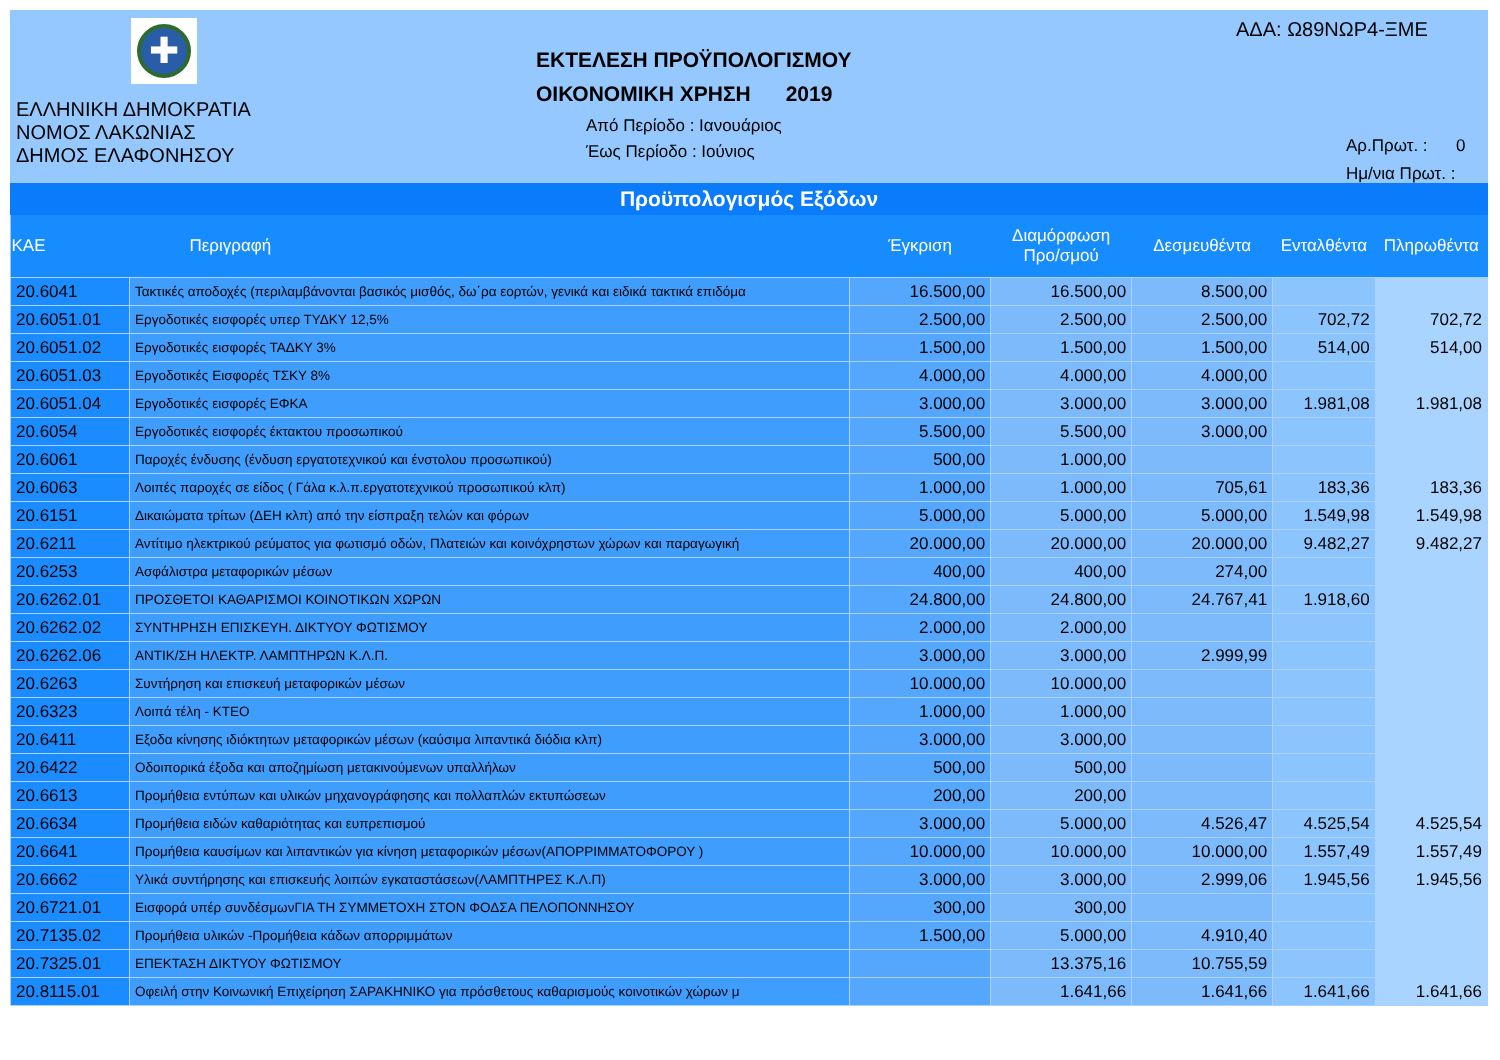✚
ΕΛΛΗΝΙΚΗ ΔΗΜΟΚΡΑΤΙΑ
ΝΟΜΟΣ ΛΑΚΩΝΙΑΣ
ΔΗΜΟΣ ΕΛΑΦΟΝΗΣΟΥ
ΕΚΤΕΛΕΣΗ ΠΡΟΫΠΟΛΟΓΙΣΜΟΥ
ΟΙΚΟΝΟΜΙΚΗ ΧΡΗΣΗ 2019
Από Περίοδο : Ιανουάριος
Έως Περίοδο : Ιούνιος
ΑΔΑ: Ω89ΝΩΡ4-ΞΜΕ
Αρ.Πρωτ. : 0
Ημ/νια Πρωτ. :
Προϋπολογισμός Εξόδων
| ΚΑΕ | Περιγραφή | Έγκριση | Διαμόρφωση Προ/σμού | Δεσμευθέντα | Ενταλθέντα | Πληρωθέντα |
| --- | --- | --- | --- | --- | --- | --- |
| 20.6041 | Τακτικές αποδοχές (περιλαμβάνονται βασικός μισθός, δω΄ρα εορτών, γενικά και ειδικά τακτικά επιδόμα | 16.500,00 | 16.500,00 | 8.500,00 | | |
| 20.6051.01 | Εργοδοτικές εισφορές υπερ ΤΥΔΚΥ 12,5% | 2.500,00 | 2.500,00 | 2.500,00 | 702,72 | 702,72 |
| 20.6051.02 | Εργοδοτικές εισφορές ΤΑΔΚΥ 3% | 1.500,00 | 1.500,00 | 1.500,00 | 514,00 | 514,00 |
| 20.6051.03 | Εργοδοτικές Εισφορές ΤΣΚΥ 8% | 4.000,00 | 4.000,00 | 4.000,00 | | |
| 20.6051.04 | Εργοδοτικές εισφορές ΕΦΚΑ | 3.000,00 | 3.000,00 | 3.000,00 | 1.981,08 | 1.981,08 |
| 20.6054 | Εργοδοτικές εισφορές έκτακτου προσωπικού | 5.500,00 | 5.500,00 | 3.000,00 | | |
| 20.6061 | Παροχές ένδυσης (ένδυση εργατοτεχνικού και ένστολου προσωπικού) | 500,00 | 1.000,00 | | | |
| 20.6063 | Λοιπές παροχές σε είδος ( Γάλα κ.λ.π.εργατοτεχνικού προσωπικού κλπ) | 1.000,00 | 1.000,00 | 705,61 | 183,36 | 183,36 |
| 20.6151 | Δικαιώματα τρίτων (ΔΕΗ κλπ) από την είσπραξη τελών και φόρων | 5.000,00 | 5.000,00 | 5.000,00 | 1.549,98 | 1.549,98 |
| 20.6211 | Αντίτιμο ηλεκτρικού ρεύματος για φωτισμό οδών, Πλατειών και κοινόχρηστων χώρων και παραγωγική | 20.000,00 | 20.000,00 | 20.000,00 | 9.482,27 | 9.482,27 |
| 20.6253 | Ασφάλιστρα μεταφορικών μέσων | 400,00 | 400,00 | 274,00 | | |
| 20.6262.01 | ΠΡΟΣΘΕΤΟΙ ΚΑΘΑΡΙΣΜΟΙ ΚΟΙΝΟΤΙΚΩΝ ΧΩΡΩΝ | 24.800,00 | 24.800,00 | 24.767,41 | 1.918,60 | |
| 20.6262.02 | ΣΥΝΤΗΡΗΣΗ ΕΠΙΣΚΕΥΗ. ΔΙΚΤΥΟΥ ΦΩΤΙΣΜΟΥ | 2.000,00 | 2.000,00 | | | |
| 20.6262.06 | ΑΝΤΙΚ/ΣΗ ΗΛΕΚΤΡ. ΛΑΜΠΤΗΡΩΝ Κ.Λ.Π. | 3.000,00 | 3.000,00 | 2.999,99 | | |
| 20.6263 | Συντήρηση και επισκευή μεταφορικών μέσων | 10.000,00 | 10.000,00 | | | |
| 20.6323 | Λοιπά τέλη - ΚΤΕΟ | 1.000,00 | 1.000,00 | | | |
| 20.6411 | Εξοδα κίνησης ιδιόκτητων μεταφορικών μέσων (καύσιμα λιπαντικά διόδια κλπ) | 3.000,00 | 3.000,00 | | | |
| 20.6422 | Οδοιπορικά έξοδα και αποζημίωση μετακινούμενων υπαλλήλων | 500,00 | 500,00 | | | |
| 20.6613 | Προμήθεια εντύπων και υλικών μηχανογράφησης και πολλαπλών εκτυπώσεων | 200,00 | 200,00 | | | |
| 20.6634 | Προμήθεια ειδών καθαριότητας και ευπρεπισμού | 3.000,00 | 5.000,00 | 4.526,47 | 4.525,54 | 4.525,54 |
| 20.6641 | Προμήθεια καυσίμων και λιπαντικών για κίνηση μεταφορικών μέσων(ΑΠΟΡΡΙΜΜΑΤΟΦΟΡΟΥ ) | 10.000,00 | 10.000,00 | 10.000,00 | 1.557,49 | 1.557,49 |
| 20.6662 | Υλικά συντήρησης και επισκευής λοιπών εγκαταστάσεων(ΛΑΜΠΤΗΡΕΣ Κ.Λ.Π) | 3.000,00 | 3.000,00 | 2.999,06 | 1.945,56 | 1.945,56 |
| 20.6721.01 | Εισφορά υπέρ συνδέσμωνΓΙΑ ΤΗ ΣΥΜΜΕΤΟΧΗ ΣΤΟΝ ΦΟΔΣΑ ΠΕΛΟΠΟΝΝΗΣΟΥ | 300,00 | 300,00 | | | |
| 20.7135.02 | Προμήθεια υλικών -Προμήθεια κάδων απορριμμάτων | 1.500,00 | 5.000,00 | 4.910,40 | | |
| 20.7325.01 | ΕΠΕΚΤΑΣΗ ΔΙΚΤΥΟΥ ΦΩΤΙΣΜΟΥ | | 13.375,16 | 10.755,59 | | |
| 20.8115.01 | Οφειλή στην Κοινωνική Επιχείρηση ΣΑΡΑΚΗΝΙΚΟ για πρόσθετους καθαρισμούς κοινοτικών χώρων μ | | 1.641,66 | 1.641,66 | 1.641,66 | 1.641,66 |